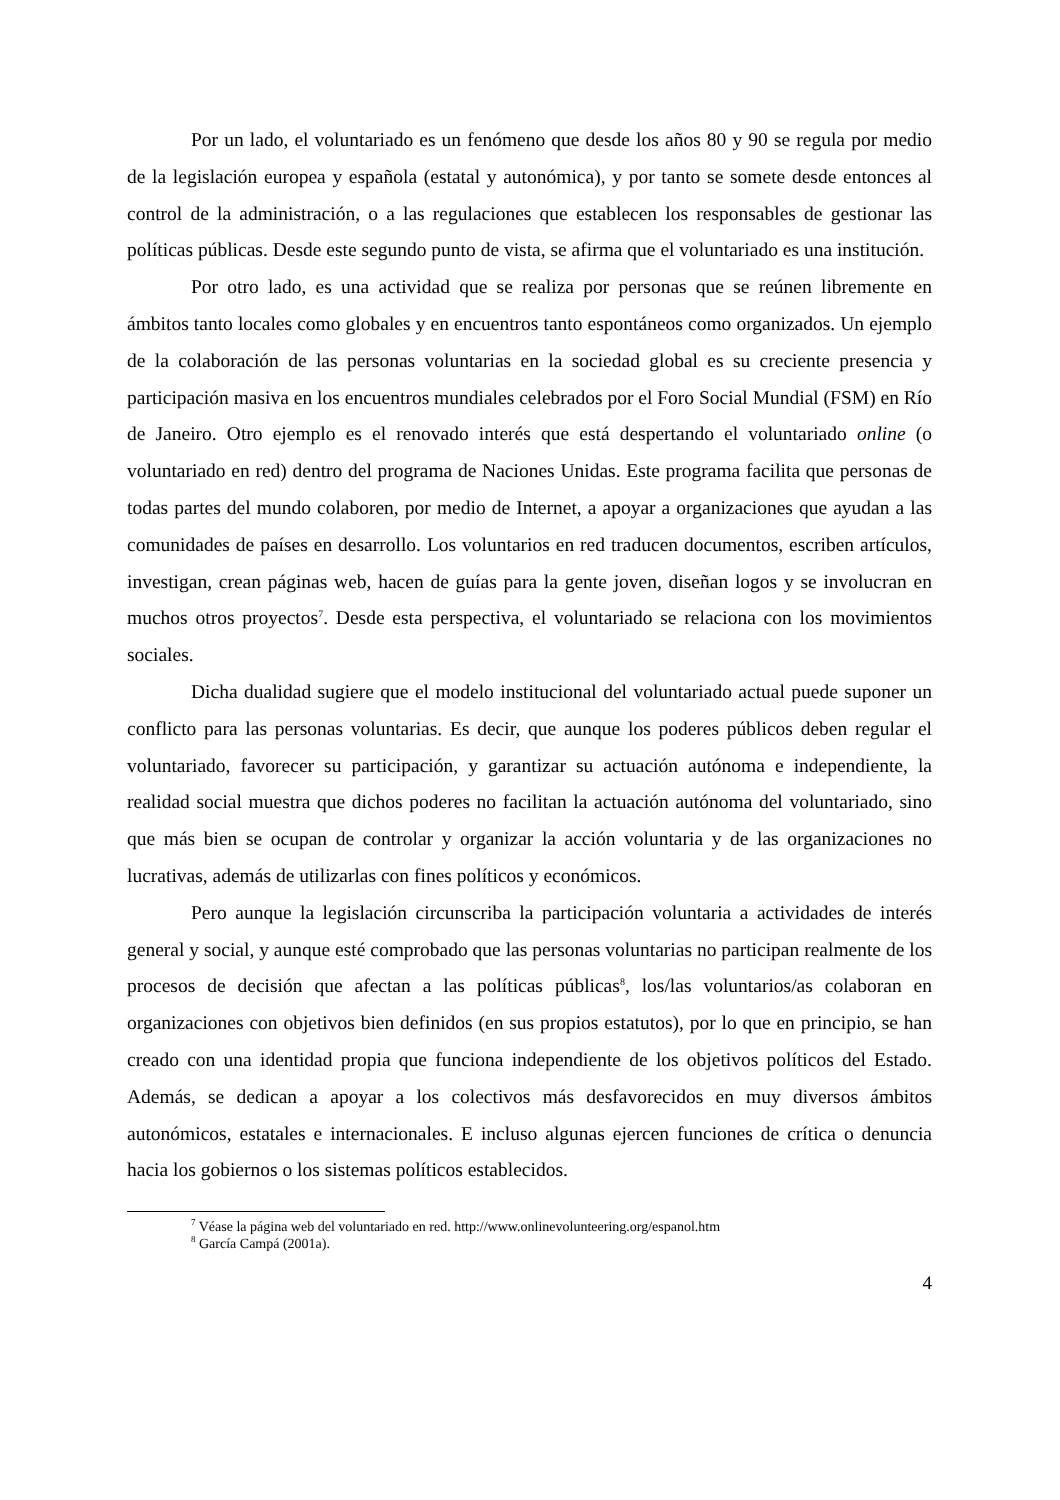Por un lado, el voluntariado es un fenómeno que desde los años 80 y 90 se regula por medio de la legislación europea y española (estatal y autonómica), y por tanto se somete desde entonces al control de la administración, o a las regulaciones que establecen los responsables de gestionar las políticas públicas. Desde este segundo punto de vista, se afirma que el voluntariado es una institución.
Por otro lado, es una actividad que se realiza por personas que se reúnen libremente en ámbitos tanto locales como globales y en encuentros tanto espontáneos como organizados. Un ejemplo de la colaboración de las personas voluntarias en la sociedad global es su creciente presencia y participación masiva en los encuentros mundiales celebrados por el Foro Social Mundial (FSM) en Río de Janeiro. Otro ejemplo es el renovado interés que está despertando el voluntariado online (o voluntariado en red) dentro del programa de Naciones Unidas. Este programa facilita que personas de todas partes del mundo colaboren, por medio de Internet, a apoyar a organizaciones que ayudan a las comunidades de países en desarrollo. Los voluntarios en red traducen documentos, escriben artículos, investigan, crean páginas web, hacen de guías para la gente joven, diseñan logos y se involucran en muchos otros proyectos<sup>7</sup>. Desde esta perspectiva, el voluntariado se relaciona con los movimientos sociales.
Dicha dualidad sugiere que el modelo institucional del voluntariado actual puede suponer un conflicto para las personas voluntarias. Es decir, que aunque los poderes públicos deben regular el voluntariado, favorecer su participación, y garantizar su actuación autónoma e independiente, la realidad social muestra que dichos poderes no facilitan la actuación autónoma del voluntariado, sino que más bien se ocupan de controlar y organizar la acción voluntaria y de las organizaciones no lucrativas, además de utilizarlas con fines políticos y económicos.
Pero aunque la legislación circunscriba la participación voluntaria a actividades de interés general y social, y aunque esté comprobado que las personas voluntarias no participan realmente de los procesos de decisión que afectan a las políticas públicas<sup>8</sup>, los/las voluntarios/as colaboran en organizaciones con objetivos bien definidos (en sus propios estatutos), por lo que en principio, se han creado con una identidad propia que funciona independiente de los objetivos políticos del Estado. Además, se dedican a apoyar a los colectivos más desfavorecidos en muy diversos ámbitos autonómicos, estatales e internacionales. E incluso algunas ejercen funciones de crítica o denuncia hacia los gobiernos o los sistemas políticos establecidos.
<sup>7</sup> Véase la página web del voluntariado en red. http://www.onlinevolunteering.org/espanol.htm
<sup>8</sup> García Campá (2001a).
4